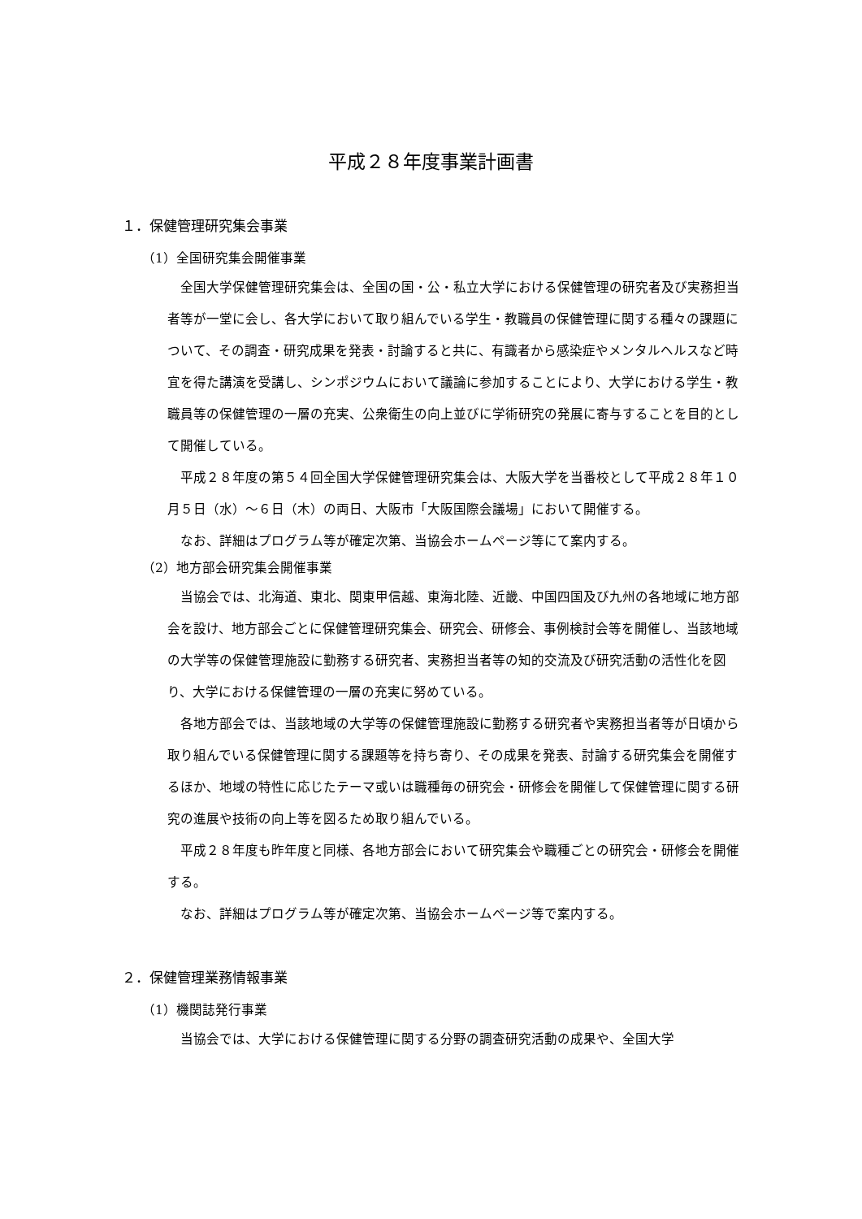平成２８年度事業計画書
１．保健管理研究集会事業
（1）全国研究集会開催事業
全国大学保健管理研究集会は、全国の国・公・私立大学における保健管理の研究者及び実務担当者等が一堂に会し、各大学において取り組んでいる学生・教職員の保健管理に関する種々の課題について、その調査・研究成果を発表・討論すると共に、有識者から感染症やメンタルヘルスなど時宜を得た講演を受講し、シンポジウムにおいて議論に参加することにより、大学における学生・教職員等の保健管理の一層の充実、公衆衛生の向上並びに学術研究の発展に寄与することを目的として開催している。
平成２８年度の第５４回全国大学保健管理研究集会は、大阪大学を当番校として平成２８年１０月５日（水）～６日（木）の両日、大阪市「大阪国際会議場」において開催する。
なお、詳細はプログラム等が確定次第、当協会ホームページ等にて案内する。
（2）地方部会研究集会開催事業
当協会では、北海道、東北、関東甲信越、東海北陸、近畿、中国四国及び九州の各地域に地方部会を設け、地方部会ごとに保健管理研究集会、研究会、研修会、事例検討会等を開催し、当該地域の大学等の保健管理施設に勤務する研究者、実務担当者等の知的交流及び研究活動の活性化を図り、大学における保健管理の一層の充実に努めている。
各地方部会では、当該地域の大学等の保健管理施設に勤務する研究者や実務担当者等が日頃から取り組んでいる保健管理に関する課題等を持ち寄り、その成果を発表、討論する研究集会を開催するほか、地域の特性に応じたテーマ或いは職種毎の研究会・研修会を開催して保健管理に関する研究の進展や技術の向上等を図るため取り組んでいる。
平成２８年度も昨年度と同様、各地方部会において研究集会や職種ごとの研究会・研修会を開催する。
なお、詳細はプログラム等が確定次第、当協会ホームページ等で案内する。
２．保健管理業務情報事業
（1）機関誌発行事業
当協会では、大学における保健管理に関する分野の調査研究活動の成果や、全国大学